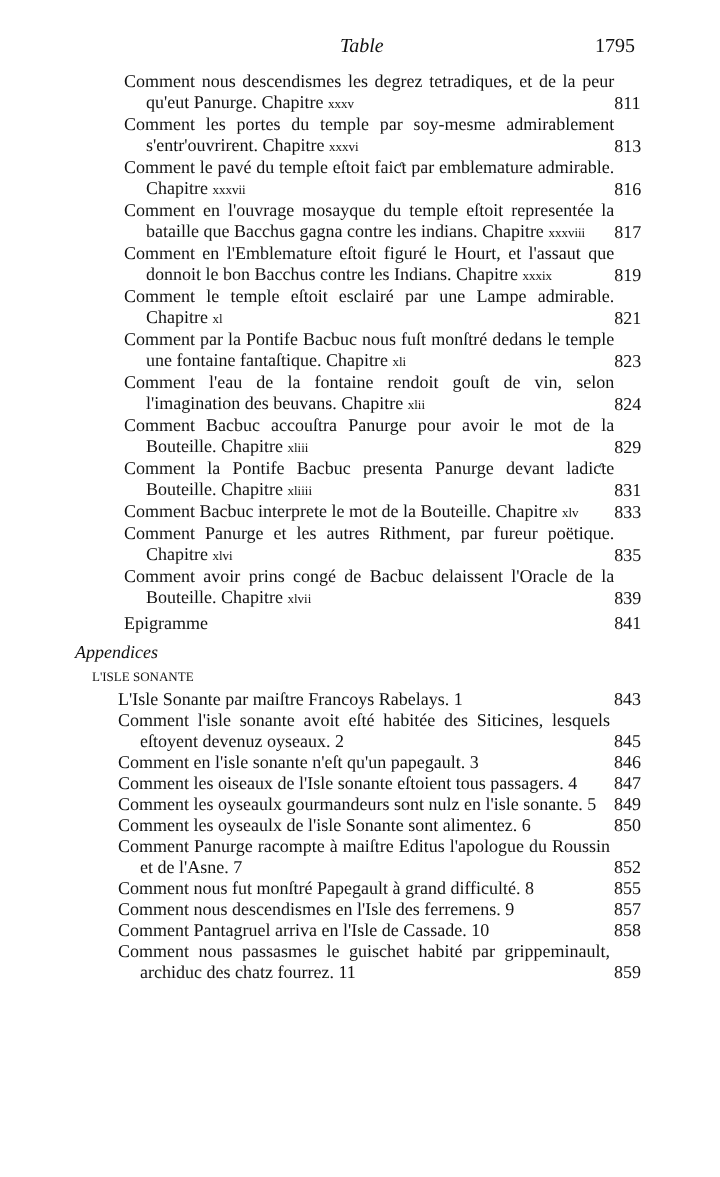Table 1795
Comment nous descendismes les degrez tetradiques, et de la peur qu'eut Panurge. Chapitre xxxv
811
Comment les portes du temple par soy-mesme admirablement s'entr'ouvrirent. Chapitre xxxvi
813
Comment le pavé du temple eſtoit faiƈt par emblemature admirable. Chapitre xxxvii
816
Comment en l'ouvrage mosayque du temple eſtoit representée la bataille que Bacchus gagna contre les indians. Chapitre xxxviii
817
Comment en l'Emblemature eſtoit figuré le Hourt, et l'assaut que donnoit le bon Bacchus contre les Indians. Chapitre xxxix
819
Comment le temple eſtoit esclairé par une Lampe admirable. Chapitre xl
821
Comment par la Pontife Bacbuc nous fuſt monſtré dedans le temple une fontaine fantaſtique. Chapitre xli
823
Comment l'eau de la fontaine rendoit gouſt de vin, selon l'imagination des beuvans. Chapitre xlii
824
Comment Bacbuc accouſtra Panurge pour avoir le mot de la Bouteille. Chapitre xliii
829
Comment la Pontife Bacbuc presenta Panurge devant ladiƈte Bouteille. Chapitre xliiii
831
Comment Bacbuc interprete le mot de la Bouteille. Chapitre xlv
833
Comment Panurge et les autres Rithment, par fureur poëtique. Chapitre xlvi
835
Comment avoir prins congé de Bacbuc delaissent l'Oracle de la Bouteille. Chapitre xlvii
839
Epigramme
841
Appendices
L'ISLE SONANTE
L'Isle Sonante par maiſtre Francoys Rabelays. 1
843
Comment l'isle sonante avoit eſté habitée des Siticines, lesquels eſtoyent devenuz oyseaux. 2
845
Comment en l'isle sonante n'eſt qu'un papegault. 3
846
Comment les oiseaux de l'Isle sonante eſtoient tous passagers. 4
847
Comment les oyseaulx gourmandeurs sont nulz en l'isle sonante. 5
849
Comment les oyseaulx de l'isle Sonante sont alimentez. 6
850
Comment Panurge racompte à maiſtre Editus l'apologue du Roussin et de l'Asne. 7
852
Comment nous fut monſtré Papegault à grand difficulté. 8
855
Comment nous descendismes en l'Isle des ferremens. 9
857
Comment Pantagruel arriva en l'Isle de Cassade. 10
858
Comment nous passasmes le guischet habité par grippeminault, archiduc des chatz fourrez. 11
859